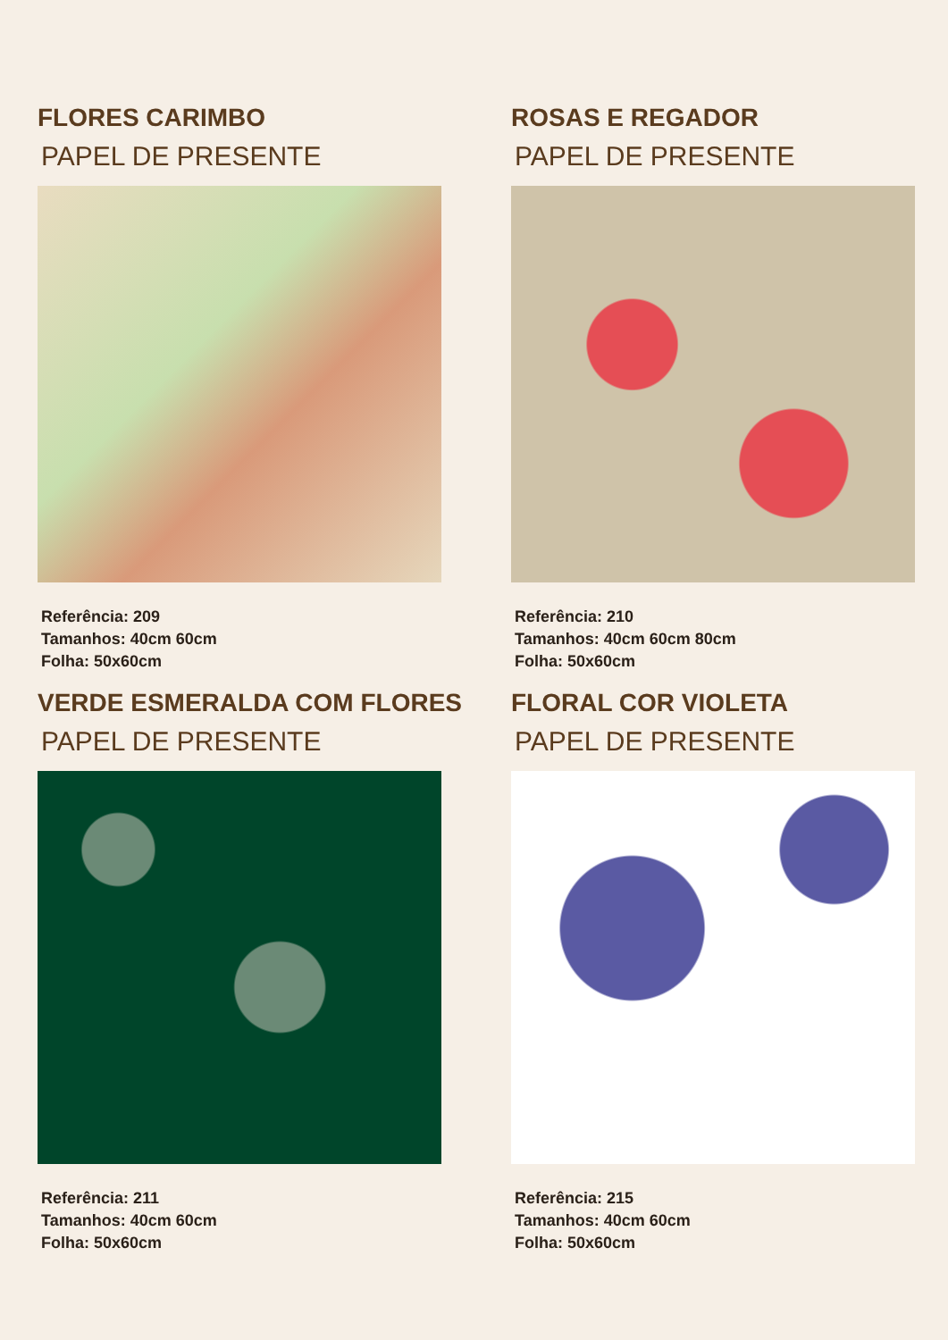FLORES CARIMBO
PAPEL DE PRESENTE
Referência: 209
Tamanhos: 40cm 60cm
Folha: 50x60cm
ROSAS E REGADOR
PAPEL DE PRESENTE
Referência: 210
Tamanhos: 40cm 60cm 80cm
Folha: 50x60cm
VERDE ESMERALDA COM FLORES
PAPEL DE PRESENTE
Referência: 211
Tamanhos: 40cm 60cm
Folha: 50x60cm
FLORAL COR VIOLETA
PAPEL DE PRESENTE
Referência: 215
Tamanhos: 40cm 60cm
Folha: 50x60cm